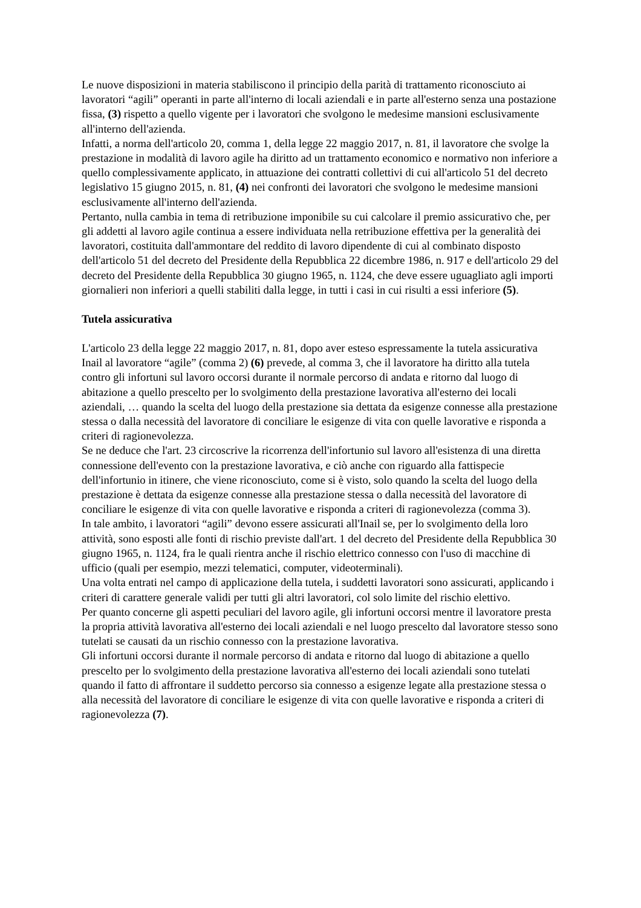Le nuove disposizioni in materia stabiliscono il principio della parità di trattamento riconosciuto ai lavoratori “agili” operanti in parte all'interno di locali aziendali e in parte all'esterno senza una postazione fissa, (3) rispetto a quello vigente per i lavoratori che svolgono le medesime mansioni esclusivamente all'interno dell'azienda.
Infatti, a norma dell'articolo 20, comma 1, della legge 22 maggio 2017, n. 81, il lavoratore che svolge la prestazione in modalità di lavoro agile ha diritto ad un trattamento economico e normativo non inferiore a quello complessivamente applicato, in attuazione dei contratti collettivi di cui all'articolo 51 del decreto legislativo 15 giugno 2015, n. 81, (4) nei confronti dei lavoratori che svolgono le medesime mansioni esclusivamente all'interno dell'azienda.
Pertanto, nulla cambia in tema di retribuzione imponibile su cui calcolare il premio assicurativo che, per gli addetti al lavoro agile continua a essere individuata nella retribuzione effettiva per la generalità dei lavoratori, costituita dall'ammontare del reddito di lavoro dipendente di cui al combinato disposto dell'articolo 51 del decreto del Presidente della Repubblica 22 dicembre 1986, n. 917 e dell'articolo 29 del decreto del Presidente della Repubblica 30 giugno 1965, n. 1124, che deve essere uguagliato agli importi giornalieri non inferiori a quelli stabiliti dalla legge, in tutti i casi in cui risulti a essi inferiore (5).
Tutela assicurativa
L'articolo 23 della legge 22 maggio 2017, n. 81, dopo aver esteso espressamente la tutela assicurativa Inail al lavoratore “agile” (comma 2) (6) prevede, al comma 3, che il lavoratore ha diritto alla tutela contro gli infortuni sul lavoro occorsi durante il normale percorso di andata e ritorno dal luogo di abitazione a quello prescelto per lo svolgimento della prestazione lavorativa all'esterno dei locali aziendali, … quando la scelta del luogo della prestazione sia dettata da esigenze connesse alla prestazione stessa o dalla necessità del lavoratore di conciliare le esigenze di vita con quelle lavorative e risponda a criteri di ragionevolezza.
Se ne deduce che l'art. 23 circoscrive la ricorrenza dell'infortunio sul lavoro all'esistenza di una diretta connessione dell'evento con la prestazione lavorativa, e ciò anche con riguardo alla fattispecie dell'infortunio in itinere, che viene riconosciuto, come si è visto, solo quando la scelta del luogo della prestazione è dettata da esigenze connesse alla prestazione stessa o dalla necessità del lavoratore di conciliare le esigenze di vita con quelle lavorative e risponda a criteri di ragionevolezza (comma 3).
In tale ambito, i lavoratori “agili” devono essere assicurati all'Inail se, per lo svolgimento della loro attività, sono esposti alle fonti di rischio previste dall'art. 1 del decreto del Presidente della Repubblica 30 giugno 1965, n. 1124, fra le quali rientra anche il rischio elettrico connesso con l'uso di macchine di ufficio (quali per esempio, mezzi telematici, computer, videoterminali).
Una volta entrati nel campo di applicazione della tutela, i suddetti lavoratori sono assicurati, applicando i criteri di carattere generale validi per tutti gli altri lavoratori, col solo limite del rischio elettivo.
Per quanto concerne gli aspetti peculiari del lavoro agile, gli infortuni occorsi mentre il lavoratore presta la propria attività lavorativa all'esterno dei locali aziendali e nel luogo prescelto dal lavoratore stesso sono tutelati se causati da un rischio connesso con la prestazione lavorativa.
Gli infortuni occorsi durante il normale percorso di andata e ritorno dal luogo di abitazione a quello prescelto per lo svolgimento della prestazione lavorativa all'esterno dei locali aziendali sono tutelati quando il fatto di affrontare il suddetto percorso sia connesso a esigenze legate alla prestazione stessa o alla necessità del lavoratore di conciliare le esigenze di vita con quelle lavorative e risponda a criteri di ragionevolezza (7).